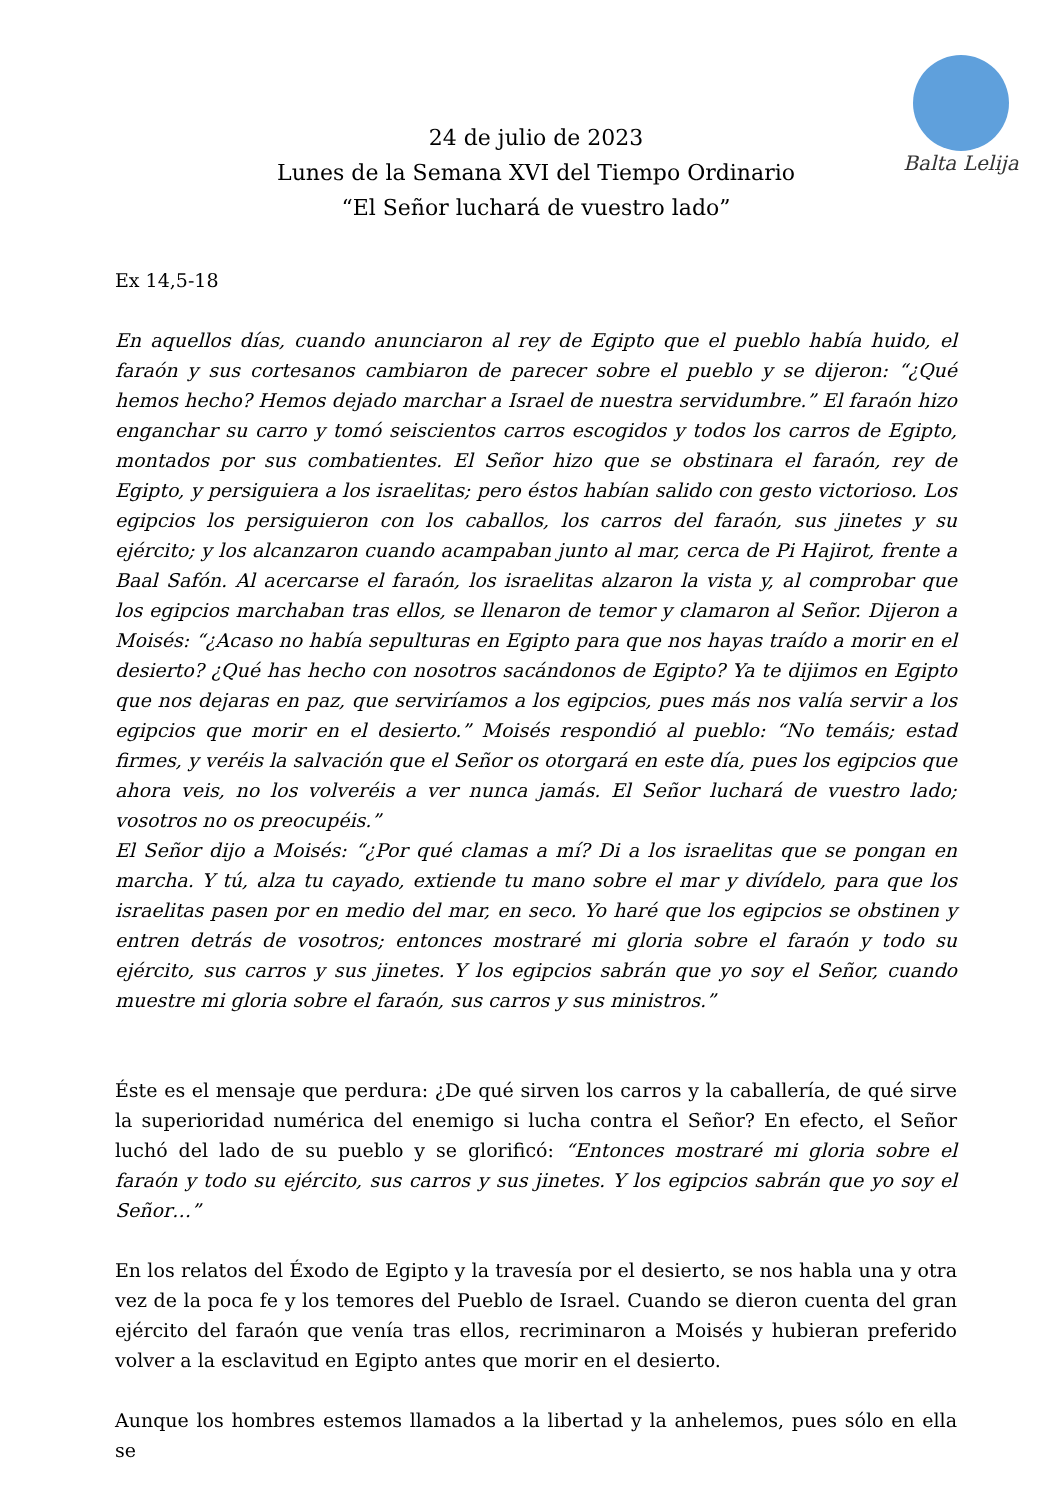Balta Lelija
24 de julio de 2023
Lunes de la Semana XVI del Tiempo Ordinario
“El Señor luchará de vuestro lado”
Ex 14,5-18
En aquellos días, cuando anunciaron al rey de Egipto que el pueblo había huido, el faraón y sus cortesanos cambiaron de parecer sobre el pueblo y se dijeron: “¿Qué hemos hecho? Hemos dejado marchar a Israel de nuestra servidumbre.” El faraón hizo enganchar su carro y tomó seiscientos carros escogidos y todos los carros de Egipto, montados por sus combatientes. El Señor hizo que se obstinara el faraón, rey de Egipto, y persiguiera a los israelitas; pero éstos habían salido con gesto victorioso. Los egipcios los persiguieron con los caballos, los carros del faraón, sus jinetes y su ejército; y los alcanzaron cuando acampaban junto al mar, cerca de Pi Hajirot, frente a Baal Safón. Al acercarse el faraón, los israelitas alzaron la vista y, al comprobar que los egipcios marchaban tras ellos, se llenaron de temor y clamaron al Señor. Dijeron a Moisés: “¿Acaso no había sepulturas en Egipto para que nos hayas traído a morir en el desierto? ¿Qué has hecho con nosotros sacándonos de Egipto? Ya te dijimos en Egipto que nos dejaras en paz, que serviríamos a los egipcios, pues más nos valía servir a los egipcios que morir en el desierto.” Moisés respondió al pueblo: “No temáis; estad firmes, y veréis la salvación que el Señor os otorgará en este día, pues los egipcios que ahora veis, no los volveréis a ver nunca jamás. El Señor luchará de vuestro lado; vosotros no os preocupéis.”
El Señor dijo a Moisés: “¿Por qué clamas a mí? Di a los israelitas que se pongan en marcha. Y tú, alza tu cayado, extiende tu mano sobre el mar y divídelo, para que los israelitas pasen por en medio del mar, en seco. Yo haré que los egipcios se obstinen y entren detrás de vosotros; entonces mostraré mi gloria sobre el faraón y todo su ejército, sus carros y sus jinetes. Y los egipcios sabrán que yo soy el Señor, cuando muestre mi gloria sobre el faraón, sus carros y sus ministros.”
Éste es el mensaje que perdura: ¿De qué sirven los carros y la caballería, de qué sirve la superioridad numérica del enemigo si lucha contra el Señor? En efecto, el Señor luchó del lado de su pueblo y se glorificó: “Entonces mostraré mi gloria sobre el faraón y todo su ejército, sus carros y sus jinetes. Y los egipcios sabrán que yo soy el Señor…”
En los relatos del Éxodo de Egipto y la travesía por el desierto, se nos habla una y otra vez de la poca fe y los temores del Pueblo de Israel. Cuando se dieron cuenta del gran ejército del faraón que venía tras ellos, recriminaron a Moisés y hubieran preferido volver a la esclavitud en Egipto antes que morir en el desierto.
Aunque los hombres estemos llamados a la libertad y la anhelemos, pues sólo en ella se